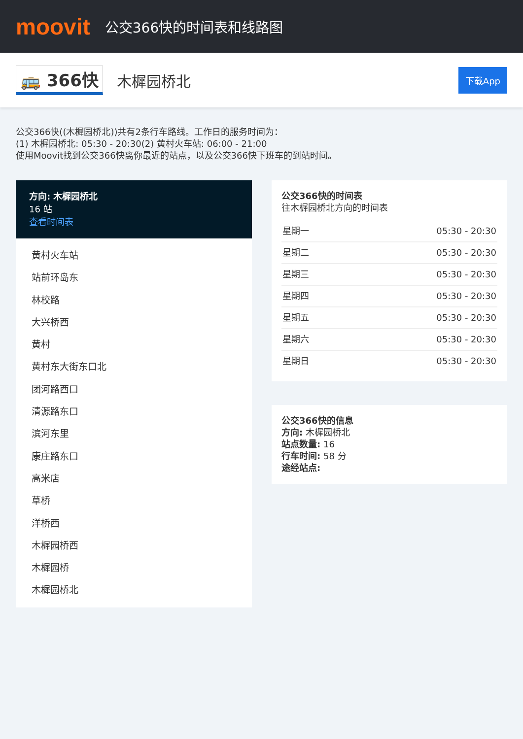moovit
公交366快的时间表和线路图
🚌 366快 木樨园桥北 下载App
公交366快((木樨园桥北))共有2条行车路线。工作日的服务时间为：
(1) 木樨园桥北: 05:30 - 20:30(2) 黄村火车站: 06:00 - 21:00
使用Moovit找到公交366快离你最近的站点，以及公交366快下班车的到站时间。
方向: 木樨园桥北
16 站
查看时间表
黄村火车站
站前环岛东
林校路
大兴桥西
黄村
黄村东大街东口北
团河路西口
清源路东口
滨河东里
康庄路东口
高米店
草桥
洋桥西
木樨园桥西
木樨园桥
木樨园桥北
公交366快的时间表
往木樨园桥北方向的时间表
| 星期一 | 05:30 - 20:30 |
| 星期二 | 05:30 - 20:30 |
| 星期三 | 05:30 - 20:30 |
| 星期四 | 05:30 - 20:30 |
| 星期五 | 05:30 - 20:30 |
| 星期六 | 05:30 - 20:30 |
| 星期日 | 05:30 - 20:30 |
公交366快的信息
方向: 木樨园桥北
站点数量: 16
行车时间: 58 分
途经站点: